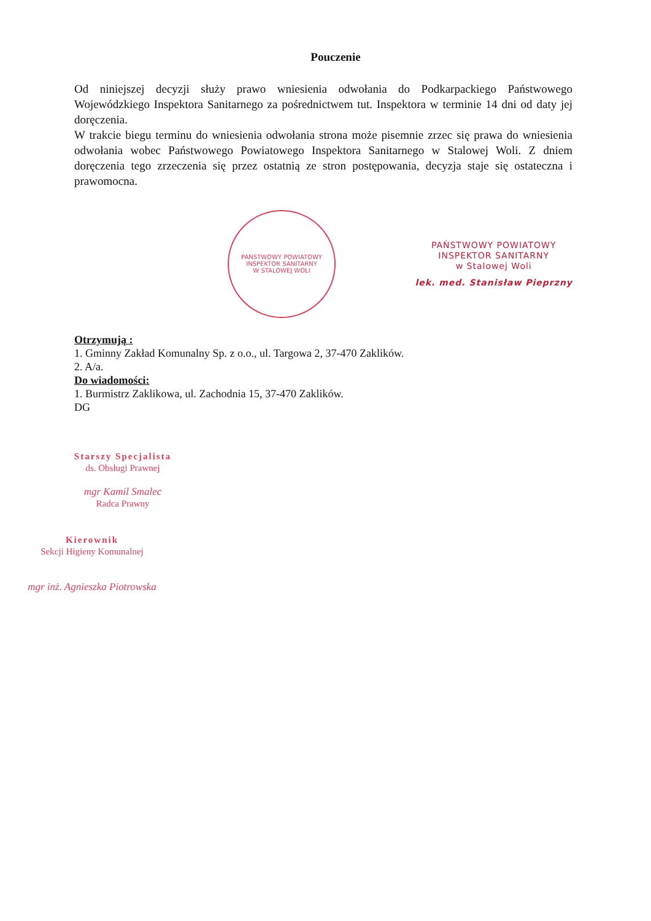Pouczenie
Od niniejszej decyzji służy prawo wniesienia odwołania do Podkarpackiego Państwowego Wojewódzkiego Inspektora Sanitarnego za pośrednictwem tut. Inspektora w terminie 14 dni od daty jej doręczenia.
W trakcie biegu terminu do wniesienia odwołania strona może pisemnie zrzec się prawa do wniesienia odwołania wobec Państwowego Powiatowego Inspektora Sanitarnego w Stalowej Woli. Z dniem doręczenia tego zrzeczenia się przez ostatnią ze stron postępowania, decyzja staje się ostateczna i prawomocna.
PAŃSTWOWY POWIATOWY INSPEKTOR SANITARNY
W STALOWEJ WOLI
PAŃSTWOWY POWIATOWY
INSPEKTOR SANITARNY
w Stalowej Woli
lek. med. Stanisław Pieprzny
Otrzymują :
1. Gminny Zakład Komunalny Sp. z o.o., ul. Targowa 2, 37-470 Zaklików.
2. A/a.
Do wiadomości:
1. Burmistrz Zaklikowa, ul. Zachodnia 15, 37-470 Zaklików.
DG
Starszy Specjalista
ds. Obsługi Prawnej
mgr Kamil Smalec
Radca Prawny
Kierownik
Sekcji Higieny Komunalnej
mgr inż. Agnieszka Piotrowska